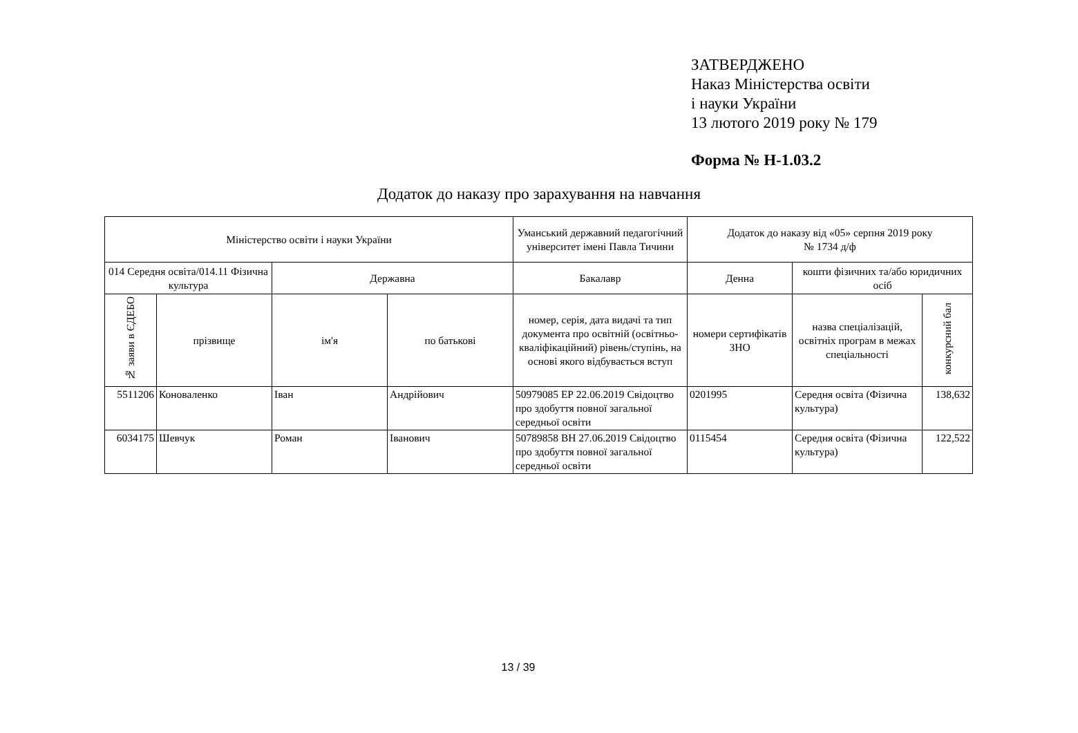ЗАТВЕРДЖЕНО
Наказ Міністерства освіти
і науки України
13 лютого 2019 року № 179
Форма № Н-1.03.2
Додаток до наказу про зарахування на навчання
| Міністерство освіти і науки України | | | | Уманський державний педагогічний університет імені Павла Тичини | Додаток до наказу від «05» серпня 2019 року № 1734 д/ф | | |
| 014 Середня освіта/014.11 Фізична культура | | Державна | | Бакалавр | Денна | кошти фізичних та/або юридичних осіб | |
| № заяви в ЄДЕБО | прізвище | ім'я | по батькові | номер, серія, дата видачі та тип документа про освітній (освітньо-кваліфікаційний) рівень/ступінь, на основі якого відбувається вступ | номери сертифікатів ЗНО | назва спеціалізацій, освітніх програм в межах спеціальності | конкурсний бал |
| 5511206 | Коноваленко | Іван | Андрійович | 50979085 ЕР 22.06.2019 Свідоцтво про здобуття повної загальної середньої освіти | 0201995 | Середня освіта (Фізична культура) | 138,632 |
| 6034175 | Шевчук | Роман | Іванович | 50789858 ВН 27.06.2019 Свідоцтво про здобуття повної загальної середньої освіти | 0115454 | Середня освіта (Фізична культура) | 122,522 |
13 / 39